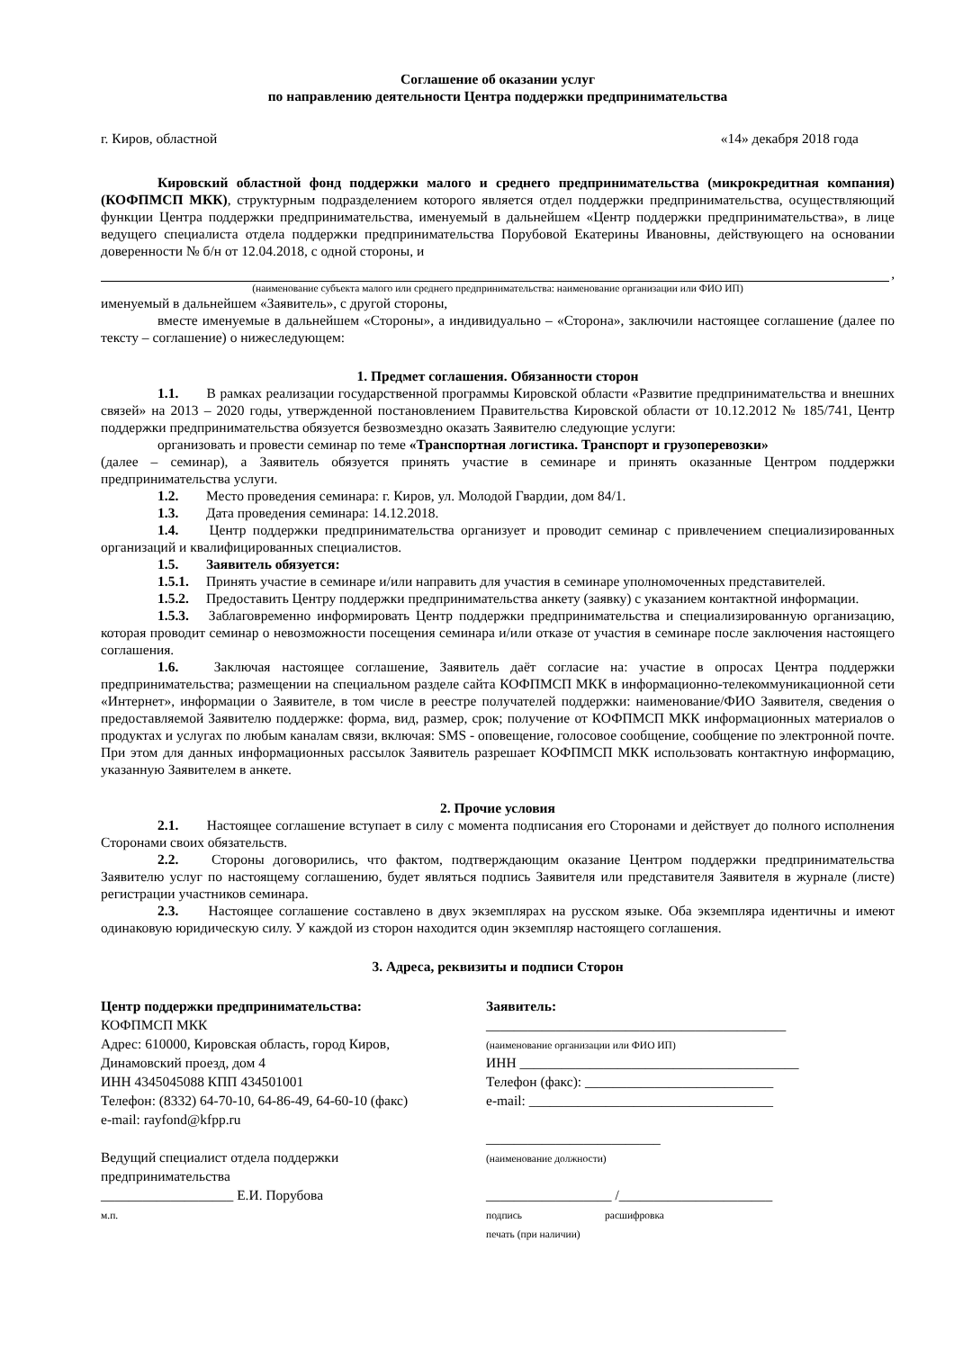Соглашение об оказании услуг
по направлению деятельности Центра поддержки предпринимательства
г. Киров, областной «14» декабря 2018 года
Кировский областной фонд поддержки малого и среднего предпринимательства (микрокредитная компания) (КОФПМСП МКК), структурным подразделением которого является отдел поддержки предпринимательства, осуществляющий функции Центра поддержки предпринимательства, именуемый в дальнейшем «Центр поддержки предпринимательства», в лице ведущего специалиста отдела поддержки предпринимательства Порубовой Екатерины Ивановны, действующего на основании доверенности № б/н от 12.04.2018, с одной стороны, и
,
(наименование субъекта малого или среднего предпринимательства: наименование организации или ФИО ИП)
именуемый в дальнейшем «Заявитель», с другой стороны,
вместе именуемые в дальнейшем «Стороны», а индивидуально – «Сторона», заключили настоящее соглашение (далее по тексту – соглашение) о нижеследующем:
1. Предмет соглашения. Обязанности сторон
1.1. В рамках реализации государственной программы Кировской области «Развитие предпринимательства и внешних связей» на 2013 – 2020 годы, утвержденной постановлением Правительства Кировской области от 10.12.2012 № 185/741, Центр поддержки предпринимательства обязуется безвозмездно оказать Заявителю следующие услуги:
организовать и провести семинар по теме «Транспортная логистика. Транспорт и грузоперевозки»
(далее – семинар), а Заявитель обязуется принять участие в семинаре и принять оказанные Центром поддержки предпринимательства услуги.
1.2. Место проведения семинара: г. Киров, ул. Молодой Гвардии, дом 84/1.
1.3. Дата проведения семинара: 14.12.2018.
1.4. Центр поддержки предпринимательства организует и проводит семинар с привлечением специализированных организаций и квалифицированных специалистов.
1.5. Заявитель обязуется:
1.5.1. Принять участие в семинаре и/или направить для участия в семинаре уполномоченных представителей.
1.5.2. Предоставить Центру поддержки предпринимательства анкету (заявку) с указанием контактной информации.
1.5.3. Заблаговременно информировать Центр поддержки предпринимательства и специализированную организацию, которая проводит семинар о невозможности посещения семинара и/или отказе от участия в семинаре после заключения настоящего соглашения.
1.6. Заключая настоящее соглашение, Заявитель даёт согласие на: участие в опросах Центра поддержки предпринимательства; размещении на специальном разделе сайта КОФПМСП МКК в информационно-телекоммуникационной сети «Интернет», информации о Заявителе, в том числе в реестре получателей поддержки: наименование/ФИО Заявителя, сведения о предоставляемой Заявителю поддержке: форма, вид, размер, срок; получение от КОФПМСП МКК информационных материалов о продуктах и услугах по любым каналам связи, включая: SMS - оповещение, голосовое сообщение, сообщение по электронной почте. При этом для данных информационных рассылок Заявитель разрешает КОФПМСП МКК использовать контактную информацию, указанную Заявителем в анкете.
2. Прочие условия
2.1. Настоящее соглашение вступает в силу с момента подписания его Сторонами и действует до полного исполнения Сторонами своих обязательств.
2.2. Стороны договорились, что фактом, подтверждающим оказание Центром поддержки предпринимательства Заявителю услуг по настоящему соглашению, будет являться подпись Заявителя или представителя Заявителя в журнале (листе) регистрации участников семинара.
2.3. Настоящее соглашение составлено в двух экземплярах на русском языке. Оба экземпляра идентичны и имеют одинаковую юридическую силу. У каждой из сторон находится один экземпляр настоящего соглашения.
3. Адреса, реквизиты и подписи Сторон
Центр поддержки предпринимательства:
КОФПМСП МКК
Адрес: 610000, Кировская область, город Киров,
Динамовский проезд, дом 4
ИНН 4345045088 КПП 434501001
Телефон: (8332) 64-70-10, 64-86-49, 64-60-10 (факс)
e-mail: rayfond@kfpp.ru
Ведущий специалист отдела поддержки
предпринимательства
___________________ Е.И. Порубова
м.п.
Заявитель:
___________________________________________
(наименование организации или ФИО ИП)
ИНН ________________________________________
Телефон (факс): ___________________________
e-mail: ___________________________________
_________________________
(наименование должности)
__________________ /______________________
подпись расшифровка
печать (при наличии)